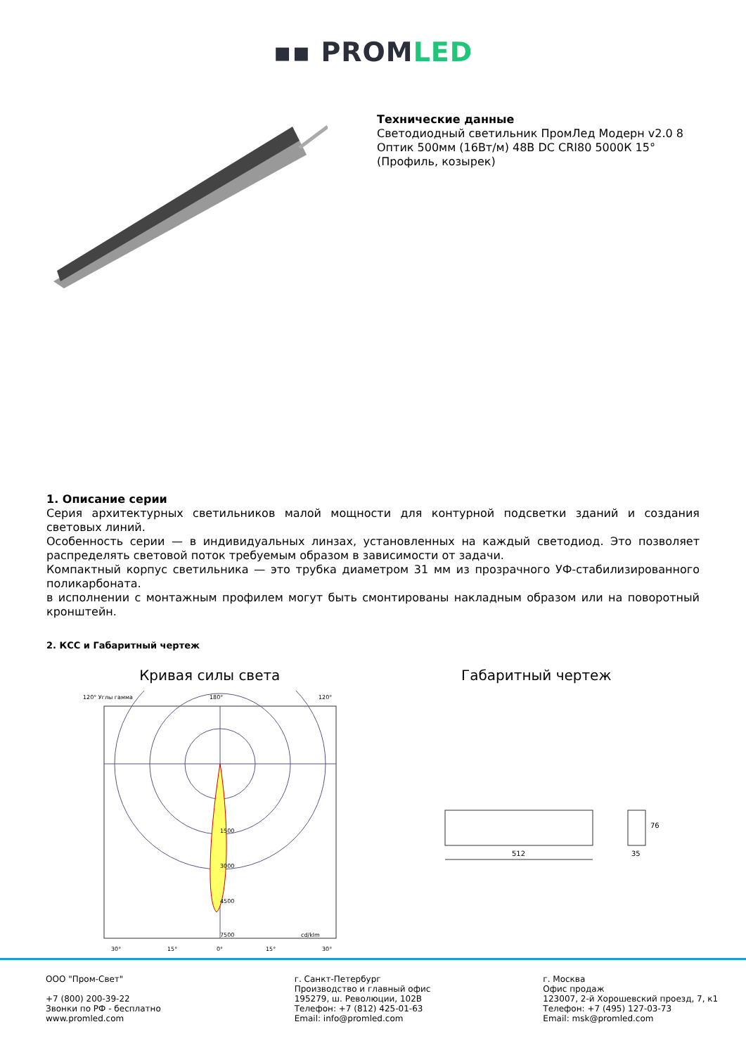▪▪ PROMLED
Технические данные
Светодиодный светильник ПромЛед Модерн v2.0 8 Оптик 500мм (16Вт/м) 48В DC CRI80 5000К 15° (Профиль, козырек)
1. Описание серии
Серия архитектурных светильников малой мощности для контурной подсветки зданий и создания световых линий.
Особенность серии — в индивидуальных линзах, установленных на каждый светодиод. Это позволяет распределять световой поток требуемым образом в зависимости от задачи.
Компактный корпус светильника — это трубка диаметром 31 мм из прозрачного УФ-стабилизированного поликарбоната.
в исполнении с монтажным профилем могут быть смонтированы накладным образом или на поворотный кронштейн.
2. КСС и Габаритный чертеж
Кривая силы света
120° Углы гамма
180°
120°
1500
3000
4500
7500
cd/klm
30°
15°
0°
15°
30°
Габаритный чертеж
512
35
76
ООО "Пром-Свет"
+7 (800) 200-39-22
Звонки по РФ - бесплатно
www.promled.com
г. Санкт-Петербург
Производство и главный офис
195279, ш. Революции, 102В
Телефон: +7 (812) 425-01-63
Email: info@promled.com
г. Москва
Офис продаж
123007, 2-й Хорошевский проезд, 7, к1
Телефон: +7 (495) 127-03-73
Email: msk@promled.com